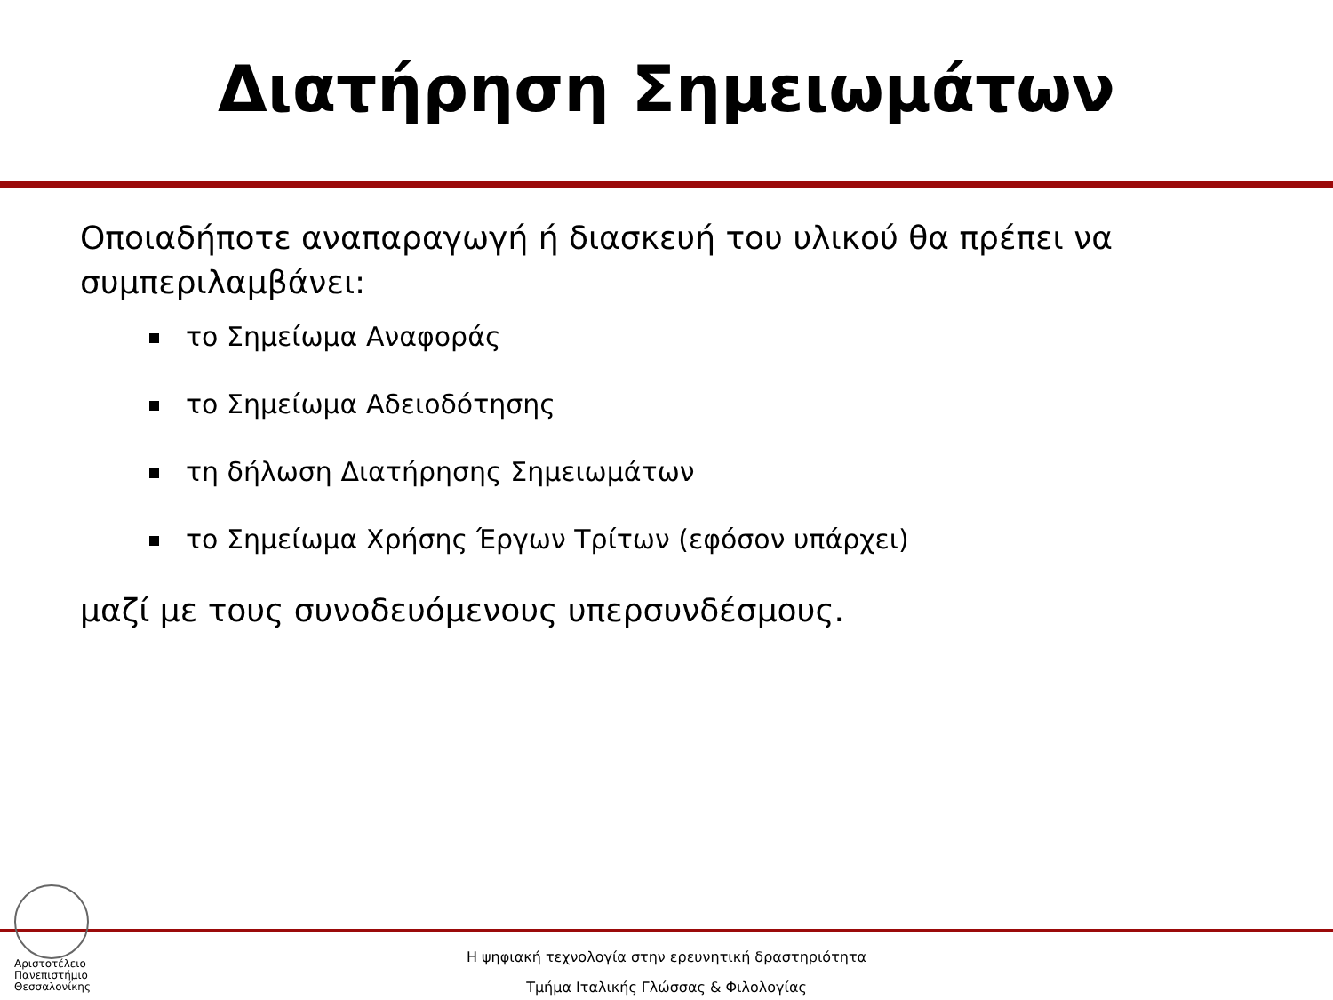Διατήρηση Σημειωμάτων
Οποιαδήποτε αναπαραγωγή ή διασκευή του υλικού θα πρέπει να συμπεριλαμβάνει:
το Σημείωμα Αναφοράς
το Σημείωμα Αδειοδότησης
τη δήλωση Διατήρησης Σημειωμάτων
το Σημείωμα Χρήσης Έργων Τρίτων (εφόσον υπάρχει)
μαζί με τους συνοδευόμενους υπερσυνδέσμους.
Αριστοτέλειο
Πανεπιστήμιο
Θεσσαλονίκης
Η ψηφιακή τεχνολογία στην ερευνητική δραστηριότητα
Τμήμα Ιταλικής Γλώσσας & Φιλολογίας